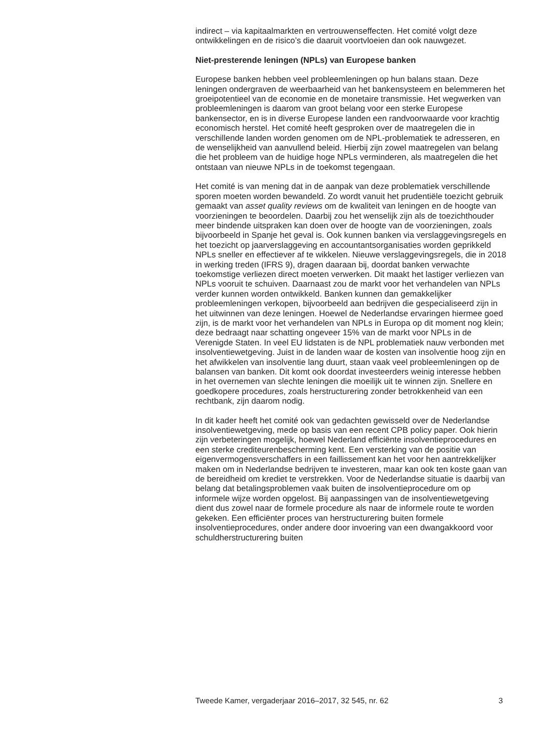indirect – via kapitaalmarkten en vertrouwenseffecten. Het comité volgt deze ontwikkelingen en de risico’s die daaruit voortvloeien dan ook nauwgezet.
Niet-presterende leningen (NPLs) van Europese banken
Europese banken hebben veel probleemleningen op hun balans staan. Deze leningen ondergraven de weerbaarheid van het bankensysteem en belemmeren het groeipotentieel van de economie en de monetaire transmissie. Het wegwerken van probleemleningen is daarom van groot belang voor een sterke Europese bankensector, en is in diverse Europese landen een randvoorwaarde voor krachtig economisch herstel. Het comité heeft gesproken over de maatregelen die in verschillende landen worden genomen om de NPL-problematiek te adresseren, en de wenselijkheid van aanvullend beleid. Hierbij zijn zowel maatregelen van belang die het probleem van de huidige hoge NPLs verminderen, als maatregelen die het ontstaan van nieuwe NPLs in de toekomst tegengaan.
Het comité is van mening dat in de aanpak van deze problematiek verschillende sporen moeten worden bewandeld. Zo wordt vanuit het prudentiële toezicht gebruik gemaakt van asset quality reviews om de kwaliteit van leningen en de hoogte van voorzieningen te beoordelen. Daarbij zou het wenselijk zijn als de toezichthouder meer bindende uitspraken kan doen over de hoogte van de voorzieningen, zoals bijvoorbeeld in Spanje het geval is. Ook kunnen banken via verslaggevingsregels en het toezicht op jaarverslaggeving en accountantsorganisaties worden geprikkeld NPLs sneller en effectiever af te wikkelen. Nieuwe verslaggevingsregels, die in 2018 in werking treden (IFRS 9), dragen daaraan bij, doordat banken verwachte toekomstige verliezen direct moeten verwerken. Dit maakt het lastiger verliezen van NPLs vooruit te schuiven. Daarnaast zou de markt voor het verhandelen van NPLs verder kunnen worden ontwikkeld. Banken kunnen dan gemakkelijker probleemleningen verkopen, bijvoorbeeld aan bedrijven die gespecialiseerd zijn in het uitwinnen van deze leningen. Hoewel de Nederlandse ervaringen hiermee goed zijn, is de markt voor het verhandelen van NPLs in Europa op dit moment nog klein; deze bedraagt naar schatting ongeveer 15% van de markt voor NPLs in de Verenigde Staten. In veel EU lidstaten is de NPL problematiek nauw verbonden met insolventiewetgeving. Juist in de landen waar de kosten van insolventie hoog zijn en het afwikkelen van insolventie lang duurt, staan vaak veel probleemleningen op de balansen van banken. Dit komt ook doordat investeerders weinig interesse hebben in het overnemen van slechte leningen die moeilijk uit te winnen zijn. Snellere en goedkopere procedures, zoals herstructurering zonder betrokkenheid van een rechtbank, zijn daarom nodig.
In dit kader heeft het comité ook van gedachten gewisseld over de Nederlandse insolventiewetgeving, mede op basis van een recent CPB policy paper. Ook hierin zijn verbeteringen mogelijk, hoewel Nederland efficiënte insolventieprocedures en een sterke crediteurenbescherming kent. Een versterking van de positie van eigenvermogensverschaffers in een faillissement kan het voor hen aantrekkelijker maken om in Nederlandse bedrijven te investeren, maar kan ook ten koste gaan van de bereidheid om krediet te verstrekken. Voor de Nederlandse situatie is daarbij van belang dat betalingsproblemen vaak buiten de insolventieprocedure om op informele wijze worden opgelost. Bij aanpassingen van de insolventiewetgeving dient dus zowel naar de formele procedure als naar de informele route te worden gekeken. Een efficiënter proces van herstructurering buiten formele insolventieprocedures, onder andere door invoering van een dwangakkoord voor schuldherstructurering buiten
Tweede Kamer, vergaderjaar 2016–2017, 32 545, nr. 62 3